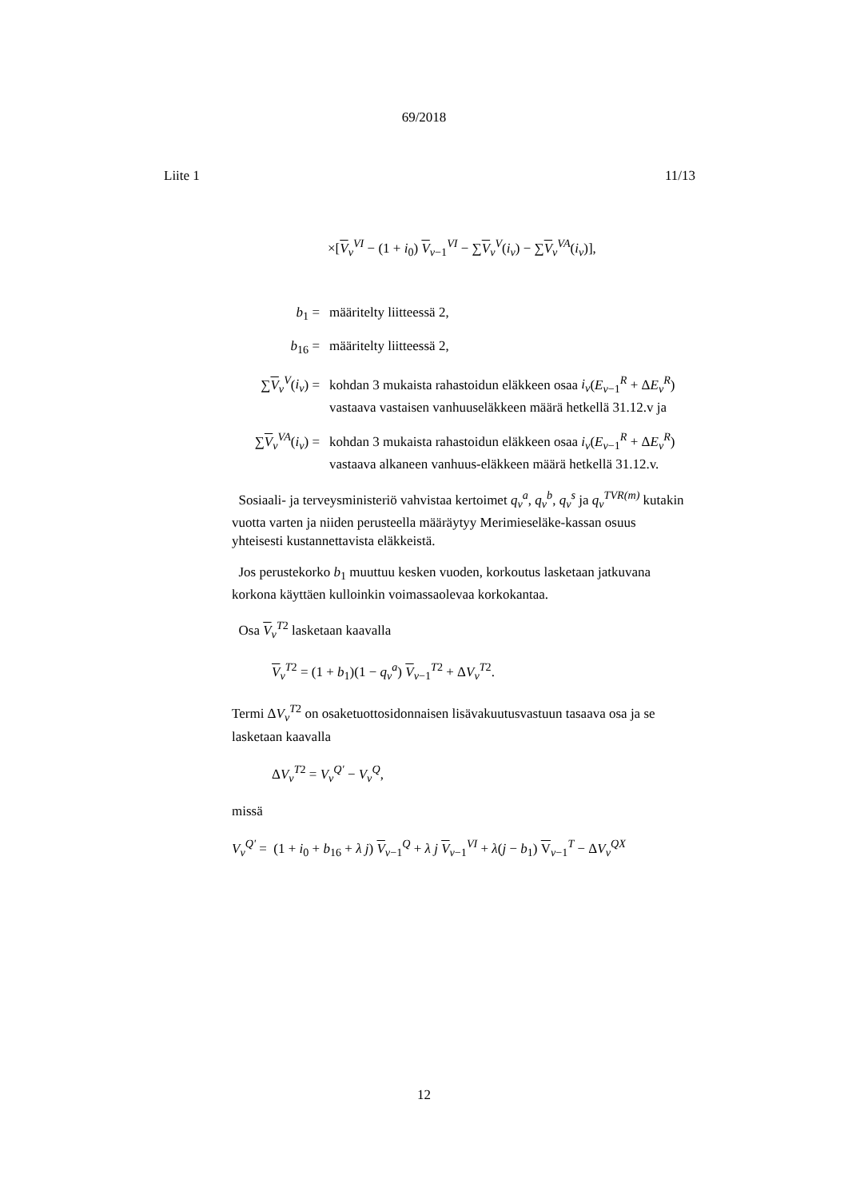69/2018
Liite 1 11/13
×[V<sub>v</sub><sup>VI</sup> − (1 + i<sub>0</sub>) V<sub>v−1</sub><sup>VI</sup> − ∑V<sub>v</sub><sup>V</sup>(i<sub>v</sub>) − ∑V<sub>v</sub><sup>VA</sup>(i<sub>v</sub>)],
b<sub>1</sub> = määritelty liitteessä 2,
b<sub>16</sub> = määritelty liitteessä 2,
∑V<sub>v</sub><sup>V</sup>(i<sub>v</sub>) = kohdan 3 mukaista rahastoidun eläkkeen osaa i<sub>v</sub>(E<sub>v−1</sub><sup>R</sup> + ΔE<sub>v</sub><sup>R</sup>) vastaava vastaisen vanhuuseläkkeen määrä hetkellä 31.12.v ja
∑V<sub>v</sub><sup>VA</sup>(i<sub>v</sub>) =
kohdan 3 mukaista rahastoidun eläkkeen osaa i<sub>v</sub>(E<sub>v−1</sub><sup>R</sup> + ΔE<sub>v</sub><sup>R</sup>) vastaava alkaneen vanhuus-eläkkeen määrä hetkellä 31.12.v.
Sosiaali- ja terveysministeriö vahvistaa kertoimet q<sub>v</sub><sup>a</sup>, q<sub>v</sub><sup>b</sup>, q<sub>v</sub><sup>s</sup> ja q<sub>v</sub><sup>TVR(m)</sup> kutakin vuotta varten ja niiden perusteella määräytyy Merimieseläke-kassan osuus yhteisesti kustannettavista eläkkeistä.
Jos perustekorko b<sub>1</sub> muuttuu kesken vuoden, korkoutus lasketaan jatkuvana korkona käyttäen kulloinkin voimassaolevaa korkokantaa.
Osa V<sub>v</sub><sup>T2</sup> lasketaan kaavalla
V<sub>v</sub><sup>T2</sup> = (1 + b<sub>1</sub>)(1 − q<sub>v</sub><sup>a</sup>) V<sub>v−1</sub><sup>T2</sup> + ΔV<sub>v</sub><sup>T2</sup>.
Termi ΔV<sub>v</sub><sup>T2</sup> on osaketuottosidonnaisen lisävakuutusvastuun tasaava osa ja se lasketaan kaavalla
ΔV<sub>v</sub><sup>T2</sup> = V<sub>v</sub><sup>Q'</sup> − V<sub>v</sub><sup>Q</sup>,
missä
V<sub>v</sub><sup>Q'</sup> = (1 + i<sub>0</sub> + b<sub>16</sub> + λ j) V<sub>v−1</sub><sup>Q</sup> + λ j V<sub>v−1</sub><sup>VI</sup> + λ(j − b<sub>1</sub>) V<sub>v−1</sub><sup>T</sup> − ΔV<sub>v</sub><sup>QX</sup>
12